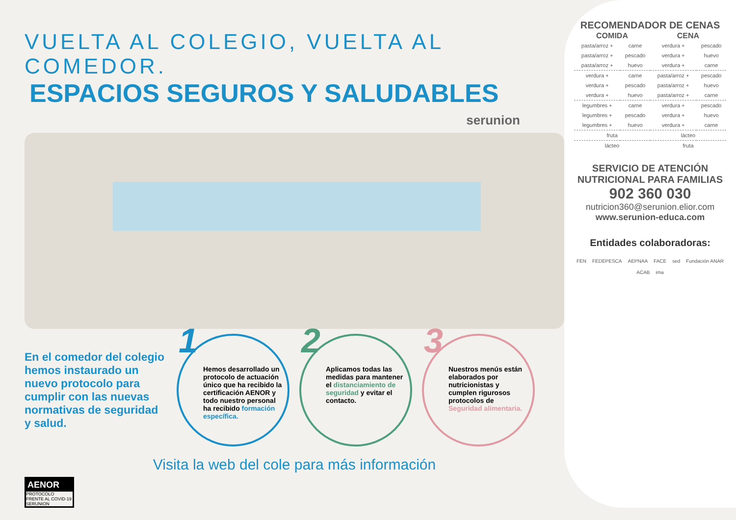VUELTA AL COLEGIO, VUELTA AL COMEDOR.
ESPACIOS SEGUROS Y SALUDABLES
serunion
En el comedor del colegio hemos instaurado un nuevo protocolo para cumplir con las nuevas normativas de seguridad y salud.
1
Hemos desarrollado un protocolo de actuación único que ha recibido la certificación AENOR y todo nuestro personal ha recibido formación específica.
2
Aplicamos todas las medidas para mantener el distanciamiento de seguridad y evitar el contacto.
3
Nuestros menús están elaborados por nutricionistas y cumplen rigurosos protocolos de Seguridad alimentaria.
Visita la web del cole para más información
AENOR
PROTOCOLO FRENTE AL COVID-19
SERUNION
RECOMENDADOR DE CENAS
| COMIDA | | CENA | |
| --- | --- | --- | --- |
| pasta/arroz + | carne | verdura + | pescado |
| pasta/arroz + | pescado | verdura + | huevo |
| pasta/arroz + | huevo | verdura + | carne |
| verdura + | carne | pasta/arroz + | pescado |
| verdura + | pescado | pasta/arroz + | huevo |
| verdura + | huevo | pasta/arroz + | carne |
| legumbres + | carne | verdura + | pescado |
| legumbres + | pescado | verdura + | huevo |
| legumbres + | huevo | verdura + | carne |
| fruta | | lácteo | |
| lácteo | | fruta | |
SERVICIO DE ATENCIÓN NUTRICIONAL PARA FAMILIAS
902 360 030
nutricion360@serunion.elior.com
www.serunion-educa.com
Entidades colaboradoras:
FEN FEDEPESCA AEPNAA FACE sed Fundación ANAR ACAB ima